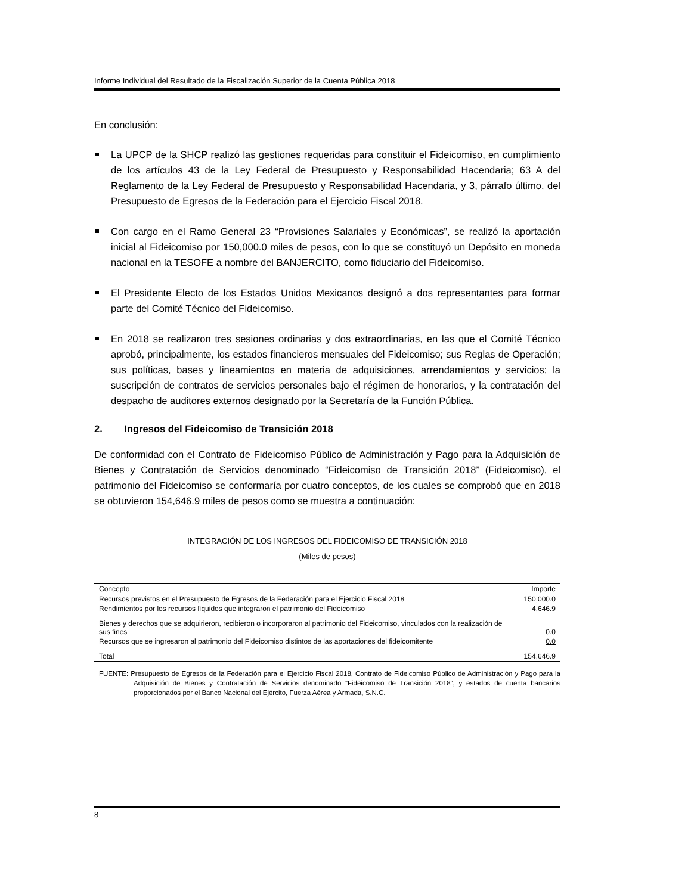Informe Individual del Resultado de la Fiscalización Superior de la Cuenta Pública 2018
En conclusión:
La UPCP de la SHCP realizó las gestiones requeridas para constituir el Fideicomiso, en cumplimiento de los artículos 43 de la Ley Federal de Presupuesto y Responsabilidad Hacendaria; 63 A del Reglamento de la Ley Federal de Presupuesto y Responsabilidad Hacendaria, y 3, párrafo último, del Presupuesto de Egresos de la Federación para el Ejercicio Fiscal 2018.
Con cargo en el Ramo General 23 “Provisiones Salariales y Económicas”, se realizó la aportación inicial al Fideicomiso por 150,000.0 miles de pesos, con lo que se constituyó un Depósito en moneda nacional en la TESOFE a nombre del BANJERCITO, como fiduciario del Fideicomiso.
El Presidente Electo de los Estados Unidos Mexicanos designó a dos representantes para formar parte del Comité Técnico del Fideicomiso.
En 2018 se realizaron tres sesiones ordinarias y dos extraordinarias, en las que el Comité Técnico aprobó, principalmente, los estados financieros mensuales del Fideicomiso; sus Reglas de Operación; sus políticas, bases y lineamientos en materia de adquisiciones, arrendamientos y servicios; la suscripción de contratos de servicios personales bajo el régimen de honorarios, y la contratación del despacho de auditores externos designado por la Secretaría de la Función Pública.
2. Ingresos del Fideicomiso de Transición 2018
De conformidad con el Contrato de Fideicomiso Público de Administración y Pago para la Adquisición de Bienes y Contratación de Servicios denominado “Fideicomiso de Transición 2018” (Fideicomiso), el patrimonio del Fideicomiso se conformaría por cuatro conceptos, de los cuales se comprobó que en 2018 se obtuvieron 154,646.9 miles de pesos como se muestra a continuación:
INTEGRACIÓN DE LOS INGRESOS DEL FIDEICOMISO DE TRANSICIÓN 2018
(Miles de pesos)
| Concepto | Importe |
| --- | --- |
| Recursos previstos en el Presupuesto de Egresos de la Federación para el Ejercicio Fiscal 2018 | 150,000.0 |
| Rendimientos por los recursos líquidos que integraron el patrimonio del Fideicomiso | 4,646.9 |
| Bienes y derechos que se adquirieron, recibieron o incorporaron al patrimonio del Fideicomiso, vinculados con la realización de sus fines | 0.0 |
| Recursos que se ingresaron al patrimonio del Fideicomiso distintos de las aportaciones del fideicomitente | 0.0 |
| Total | 154,646.9 |
FUENTE: Presupuesto de Egresos de la Federación para el Ejercicio Fiscal 2018, Contrato de Fideicomiso Público de Administración y Pago para la Adquisición de Bienes y Contratación de Servicios denominado “Fideicomiso de Transición 2018”, y estados de cuenta bancarios proporcionados por el Banco Nacional del Ejército, Fuerza Aérea y Armada, S.N.C.
8